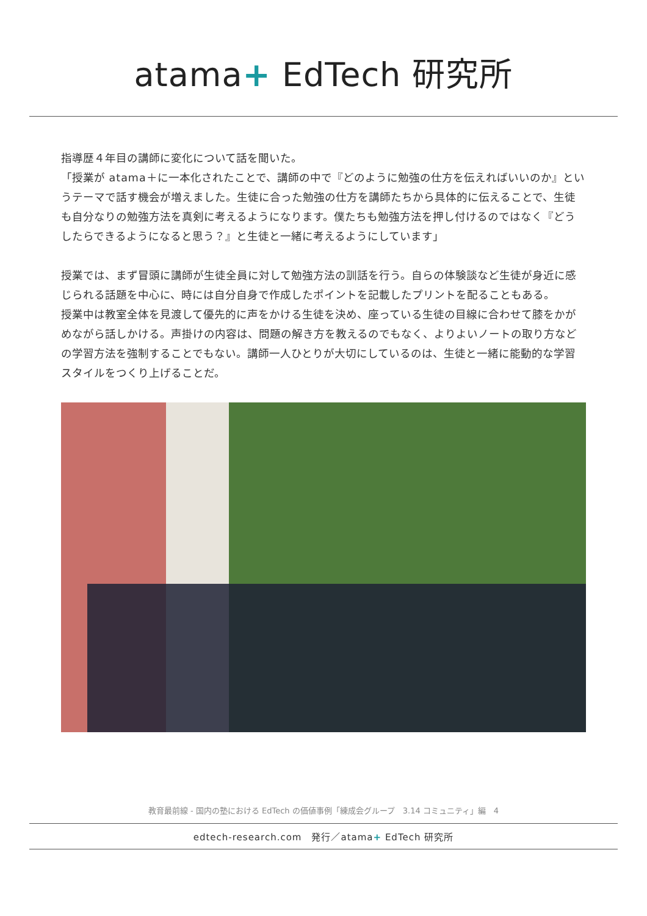atama+ EdTech 研究所
指導歴４年目の講師に変化について話を聞いた。
「授業が atama＋に一本化されたことで、講師の中で『どのように勉強の仕方を伝えればいいのか』というテーマで話す機会が増えました。生徒に合った勉強の仕方を講師たちから具体的に伝えることで、生徒も自分なりの勉強方法を真剣に考えるようになります。僕たちも勉強方法を押し付けるのではなく『どうしたらできるようになると思う？』と生徒と一緒に考えるようにしています」
授業では、まず冒頭に講師が生徒全員に対して勉強方法の訓話を行う。自らの体験談など生徒が身近に感じられる話題を中心に、時には自分自身で作成したポイントを記載したプリントを配ることもある。
授業中は教室全体を見渡して優先的に声をかける生徒を決め、座っている生徒の目線に合わせて膝をかがめながら話しかける。声掛けの内容は、問題の解き方を教えるのでもなく、よりよいノートの取り方などの学習方法を強制することでもない。講師一人ひとりが大切にしているのは、生徒と一緒に能動的な学習スタイルをつくり上げることだ。
教育最前線 - 国内の塾における EdTech の価値事例「練成会グループ　3.14 コミュニティ」編　4
edtech-research.com　発行／atama+ EdTech 研究所